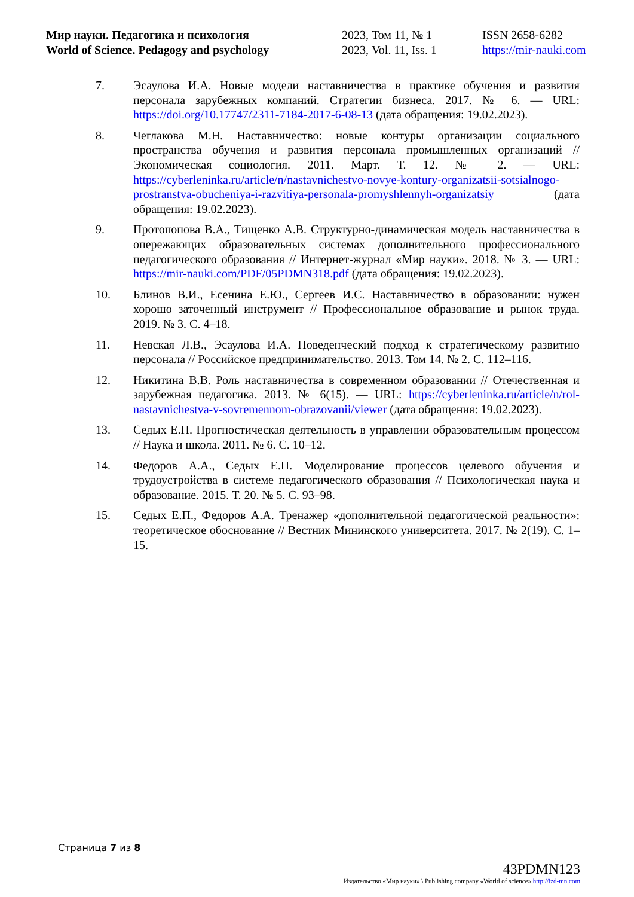Мир науки. Педагогика и психология
World of Science. Pedagogy and psychology
2023, Том 11, № 1
2023, Vol. 11, Iss. 1
ISSN 2658-6282
https://mir-nauki.com
7. Эсаулова И.А. Новые модели наставничества в практике обучения и развития персонала зарубежных компаний. Стратегии бизнеса. 2017. № 6. — URL: https://doi.org/10.17747/2311-7184-2017-6-08-13 (дата обращения: 19.02.2023).
8. Чеглакова М.Н. Наставничество: новые контуры организации социального пространства обучения и развития персонала промышленных организаций // Экономическая социология. 2011. Март. Т. 12. № 2. — URL: https://cyberleninka.ru/article/n/nastavnichestvo-novye-kontury-organizatsii-sotsialnogo-prostranstva-obucheniya-i-razvitiya-personala-promyshlennyh-organizatsiy (дата обращения: 19.02.2023).
9. Протопопова В.А., Тищенко А.В. Структурно-динамическая модель наставничества в опережающих образовательных системах дополнительного профессионального педагогического образования // Интернет-журнал «Мир науки». 2018. № 3. — URL: https://mir-nauki.com/PDF/05PDMN318.pdf (дата обращения: 19.02.2023).
10. Блинов В.И., Есенина Е.Ю., Сергеев И.С. Наставничество в образовании: нужен хорошо заточенный инструмент // Профессиональное образование и рынок труда. 2019. № 3. С. 4–18.
11. Невская Л.В., Эсаулова И.А. Поведенческий подход к стратегическому развитию персонала // Российское предпринимательство. 2013. Том 14. № 2. С. 112–116.
12. Никитина В.В. Роль наставничества в современном образовании // Отечественная и зарубежная педагогика. 2013. № 6(15). — URL: https://cyberleninka.ru/article/n/rol-nastavnichestva-v-sovremennom-obrazovanii/viewer (дата обращения: 19.02.2023).
13. Седых Е.П. Прогностическая деятельность в управлении образовательным процессом // Наука и школа. 2011. № 6. С. 10–12.
14. Федоров А.А., Седых Е.П. Моделирование процессов целевого обучения и трудоустройства в системе педагогического образования // Психологическая наука и образование. 2015. Т. 20. № 5. С. 93–98.
15. Седых Е.П., Федоров А.А. Тренажер «дополнительной педагогической реальности»: теоретическое обоснование // Вестник Мининского университета. 2017. № 2(19). С. 1–15.
Страница 7 из 8
43PDMN123
Издательство «Мир науки» \ Publishing company «World of science» http://izd-mn.com